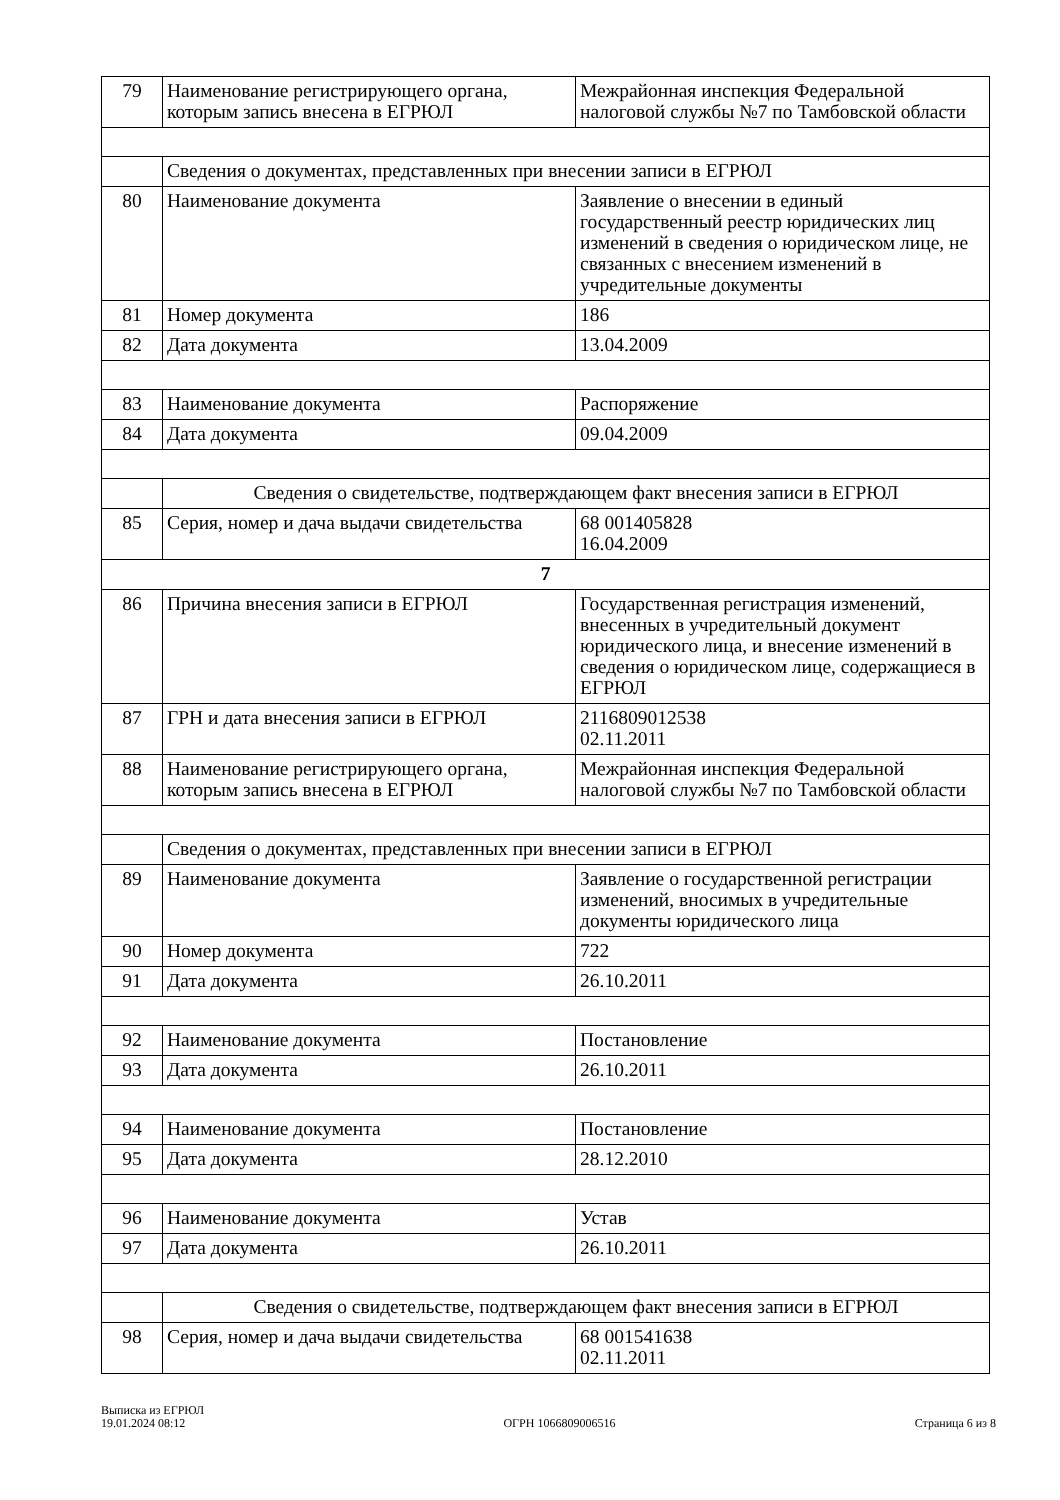| 79 | Наименование регистрирующего органа, которым запись внесена в ЕГРЮЛ | Межрайонная инспекция Федеральной налоговой службы №7 по Тамбовской области |
| | Сведения о документах, представленных при внесении записи в ЕГРЮЛ | |
| 80 | Наименование документа | Заявление о внесении в единый государственный реестр юридических лиц изменений в сведения о юридическом лице, не связанных с внесением изменений в учредительные документы |
| 81 | Номер документа | 186 |
| 82 | Дата документа | 13.04.2009 |
| 83 | Наименование документа | Распоряжение |
| 84 | Дата документа | 09.04.2009 |
| | Сведения о свидетельстве, подтверждающем факт внесения записи в ЕГРЮЛ | |
| 85 | Серия, номер и дача выдачи свидетельства | 68 001405828 16.04.2009 |
| 7 | | |
| 86 | Причина внесения записи в ЕГРЮЛ | Государственная регистрация изменений, внесенных в учредительный документ юридического лица, и внесение изменений в сведения о юридическом лице, содержащиеся в ЕГРЮЛ |
| 87 | ГРН и дата внесения записи в ЕГРЮЛ | 2116809012538 02.11.2011 |
| 88 | Наименование регистрирующего органа, которым запись внесена в ЕГРЮЛ | Межрайонная инспекция Федеральной налоговой службы №7 по Тамбовской области |
| | Сведения о документах, представленных при внесении записи в ЕГРЮЛ | |
| 89 | Наименование документа | Заявление о государственной регистрации изменений, вносимых в учредительные документы юридического лица |
| 90 | Номер документа | 722 |
| 91 | Дата документа | 26.10.2011 |
| 92 | Наименование документа | Постановление |
| 93 | Дата документа | 26.10.2011 |
| 94 | Наименование документа | Постановление |
| 95 | Дата документа | 28.12.2010 |
| 96 | Наименование документа | Устав |
| 97 | Дата документа | 26.10.2011 |
| | Сведения о свидетельстве, подтверждающем факт внесения записи в ЕГРЮЛ | |
| 98 | Серия, номер и дача выдачи свидетельства | 68 001541638 02.11.2011 |
Выписка из ЕГРЮЛ
19.01.2024 08:12
ОГРН 1066809006516
Страница 6 из 8